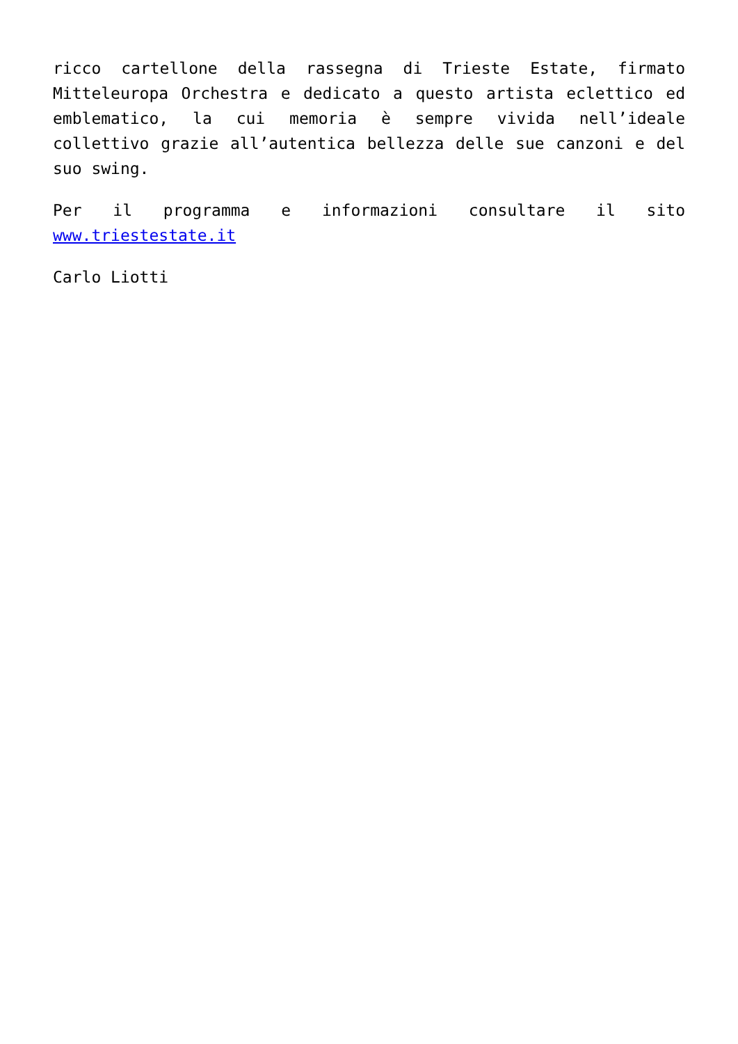ricco cartellone della rassegna di Trieste Estate, firmato Mitteleuropa Orchestra e dedicato a questo artista eclettico ed emblematico, la cui memoria è sempre vivida nell’ideale collettivo grazie all’autentica bellezza delle sue canzoni e del suo swing.
Per il programma e informazioni consultare il sito www.triestestate.it
Carlo Liotti